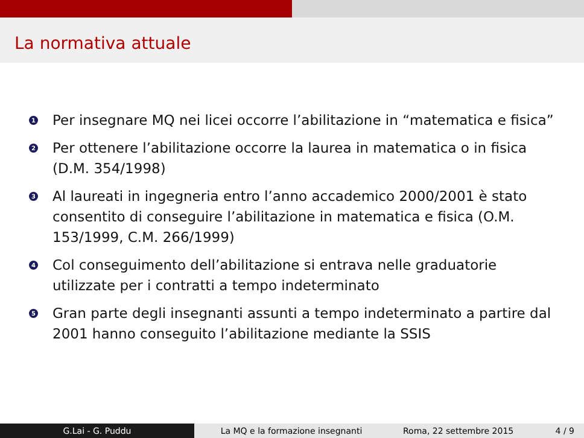La normativa attuale
1 Per insegnare MQ nei licei occorre l’abilitazione in “matematica e fisica”
2 Per ottenere l’abilitazione occorre la laurea in matematica o in fisica (D.M. 354/1998)
3 Al laureati in ingegneria entro l’anno accademico 2000/2001 è stato consentito di conseguire l’abilitazione in matematica e fisica (O.M. 153/1999, C.M. 266/1999)
4 Col conseguimento dell’abilitazione si entrava nelle graduatorie utilizzate per i contratti a tempo indeterminato
5 Gran parte degli insegnanti assunti a tempo indeterminato a partire dal 2001 hanno conseguito l’abilitazione mediante la SSIS
G.Lai - G. Puddu La MQ e la formazione insegnanti Roma, 22 settembre 2015 4 / 9